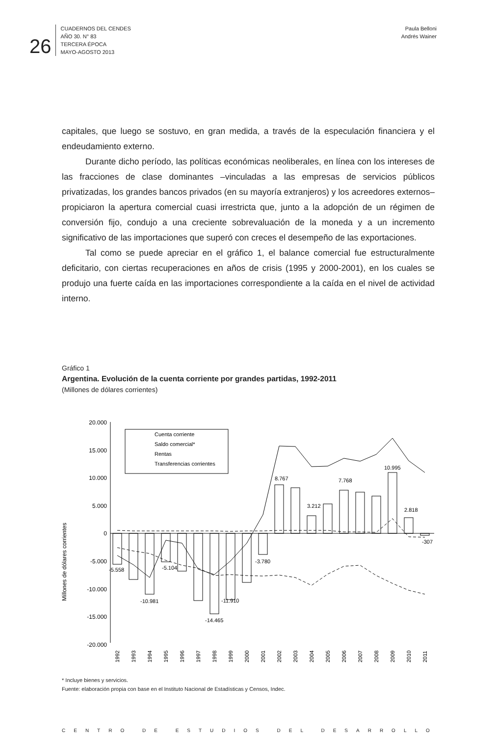26
CUADERNOS DEL CENDES
AÑO 30. N° 83
TERCERA ÉPOCA
MAYO-AGOSTO 2013
Paula Belloni
Andrés Wainer
capitales, que luego se sostuvo, en gran medida, a través de la especulación financiera y el endeudamiento externo.
Durante dicho período, las políticas económicas neoliberales, en línea con los intereses de las fracciones de clase dominantes –vinculadas a las empresas de servicios públicos privatizadas, los grandes bancos privados (en su mayoría extranjeros) y los acreedores externos– propiciaron la apertura comercial cuasi irrestricta que, junto a la adopción de un régimen de conversión fijo, condujo a una creciente sobrevaluación de la moneda y a un incremento significativo de las importaciones que superó con creces el desempeño de las exportaciones.
Tal como se puede apreciar en el gráfico 1, el balance comercial fue estructuralmente deficitario, con ciertas recuperaciones en años de crisis (1995 y 2000-2001), en los cuales se produjo una fuerte caída en las importaciones correspondiente a la caída en el nivel de actividad interno.
Gráfico 1
Argentina. Evolución de la cuenta corriente por grandes partidas, 1992-2011
(Millones de dólares corrientes)
Millones de dólares corrientes
20.000
15.000
10.000
5.000
0
-5.000
-10.000
-15.000
-20.000
Cuenta corriente
Saldo comercial*
Rentas
Transferencias corrientes
-5.558
-10.981
-5.104
-14.465
-11.910
-3.780
8.767
3.212
7.768
10.995
2.818
-307
1992
1993
1994
1995
1996
1997
1998
1999
2000
2001
2002
2003
2004
2005
2006
2007
2008
2009
2010
2011
* Incluye bienes y servicios.
Fuente: elaboración propia con base en el Instituto Nacional de Estadísticas y Censos, Indec.
CENTRO DE ESTUDIOS DEL DESARROLLO